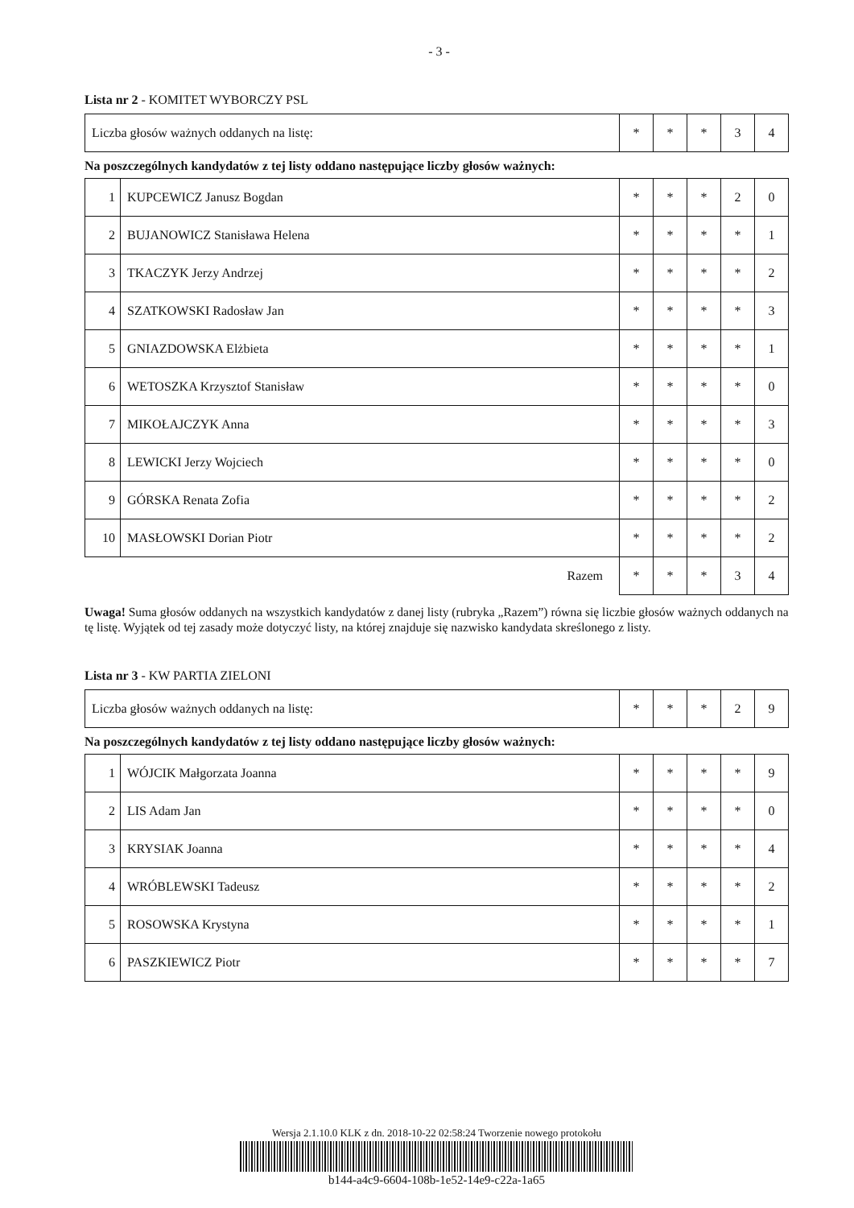- 3 -
Lista nr 2 - KOMITET WYBORCZY PSL
| Liczba głosów ważnych oddanych na listę: | * | * | * | 3 | 4 |
Na poszczególnych kandydatów z tej listy oddano następujące liczby głosów ważnych:
| 1 | KUPCEWICZ Janusz Bogdan | * | * | * | 2 | 0 |
| 2 | BUJANOWICZ Stanisława Helena | * | * | * | * | 1 |
| 3 | TKACZYK Jerzy Andrzej | * | * | * | * | 2 |
| 4 | SZATKOWSKI Radosław Jan | * | * | * | * | 3 |
| 5 | GNIAZDOWSKA Elżbieta | * | * | * | * | 1 |
| 6 | WETOSZKA Krzysztof Stanisław | * | * | * | * | 0 |
| 7 | MIKOŁAJCZYK Anna | * | * | * | * | 3 |
| 8 | LEWICKI Jerzy Wojciech | * | * | * | * | 0 |
| 9 | GÓRSKA Renata Zofia | * | * | * | * | 2 |
| 10 | MASŁOWSKI Dorian Piotr | * | * | * | * | 2 |
| Razem | | * | * | * | 3 | 4 |
Uwaga! Suma głosów oddanych na wszystkich kandydatów z danej listy (rubryka „Razem”) równa się liczbie głosów ważnych oddanych na tę listę. Wyjątek od tej zasady może dotyczyć listy, na której znajduje się nazwisko kandydata skreślonego z listy.
Lista nr 3 - KW PARTIA ZIELONI
| Liczba głosów ważnych oddanych na listę: | * | * | * | 2 | 9 |
Na poszczególnych kandydatów z tej listy oddano następujące liczby głosów ważnych:
| 1 | WÓJCIK Małgorzata Joanna | * | * | * | * | 9 |
| 2 | LIS Adam Jan | * | * | * | * | 0 |
| 3 | KRYSIAK Joanna | * | * | * | * | 4 |
| 4 | WRÓBLEWSKI Tadeusz | * | * | * | * | 2 |
| 5 | ROSOWSKA Krystyna | * | * | * | * | 1 |
| 6 | PASZKIEWICZ Piotr | * | * | * | * | 7 |
Wersja 2.1.10.0 KLK z dn. 2018-10-22 02:58:24 Tworzenie nowego protokołu
b144-a4c9-6604-108b-1e52-14e9-c22a-1a65